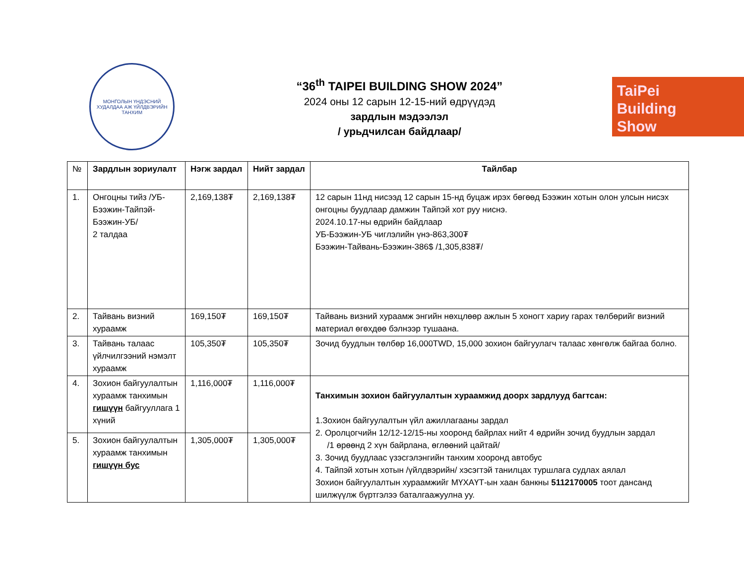МОНГОЛЫН ҮНДЭСНИЙ ХУДАЛДАА АЖ ҮЙЛДВЭРИЙН ТАНХИМ
“36<sup>th</sup> TAIPEI BUILDING SHOW 2024”
2024 оны 12 сарын 12-15-ний өдрүүдэд
зардлын мэдээлэл
/ урьдчилсан байдлаар/
TaiPei
Building
Show
| № | Зардлын зориулалт | Нэгж зардал | Нийт зардал | Тайлбар |
| --- | --- | --- | --- | --- |
| 1. | Онгоцны тийз /УБ-Бээжин-Тайпэй-Бээжин-УБ/ 2 талдаа | 2,169,138₮ | 2,169,138₮ | 12 сарын 11нд нисээд 12 сарын 15-нд буцаж ирэх бөгөөд Бээжин хотын олон улсын нисэх онгоцны буудлаар дамжин Тайпэй хот руу ниснэ. 2024.10.17-ны өдрийн байдлаар УБ-Бээжин-УБ чиглэлийн үнэ-863,300₮ Бээжин-Тайвань-Бээжин-386$ /1,305,838₮/ |
| 2. | Тайвань визний хураамж | 169,150₮ | 169,150₮ | Тайвань визний хураамж энгийн нөхцлөөр ажлын 5 хоногт хариу гарах төлбөрийг визний материал өгөхдөө бэлнээр тушаана. |
| 3. | Тайвань талаас үйлчилгээний нэмэлт хураамж | 105,350₮ | 105,350₮ | Зочид буудлын төлбөр 16,000TWD, 15,000 зохион байгуулагч талаас хөнгөлж байгаа болно. |
| 4. | Зохион байгуулалтын хураамж танхимын гишүүн байгууллага 1 хүний | 1,116,000₮ | 1,116,000₮ | Танхимын зохион байгуулалтын хураамжид доорх зардлууд багтсан: 1.Зохион байгуулалтын үйл ажиллагааны зардал 2. Оролцогчийн 12/12-12/15-ны хооронд байрлах нийт 4 өдрийн зочид буудлын зардал /1 өрөөнд 2 хүн байрлана, өглөөний цайтай/ 3. Зочид буудлаас үзэсгэлэнгийн танхим хооронд автобус 4. Тайпэй хотын хотын /үйлдвэрийн/ хэсэгтэй танилцах туршлага судлах аялал Зохион байгуулалтын хураамжийг МҮХАҮТ-ын хаан банкны 5112170005 тоот дансанд шилжүүлж бүртгэлээ баталгаажуулна уу. |
| 5. | Зохион байгуулалтын хураамж танхимын гишүүн бус | 1,305,000₮ | 1,305,000₮ | |